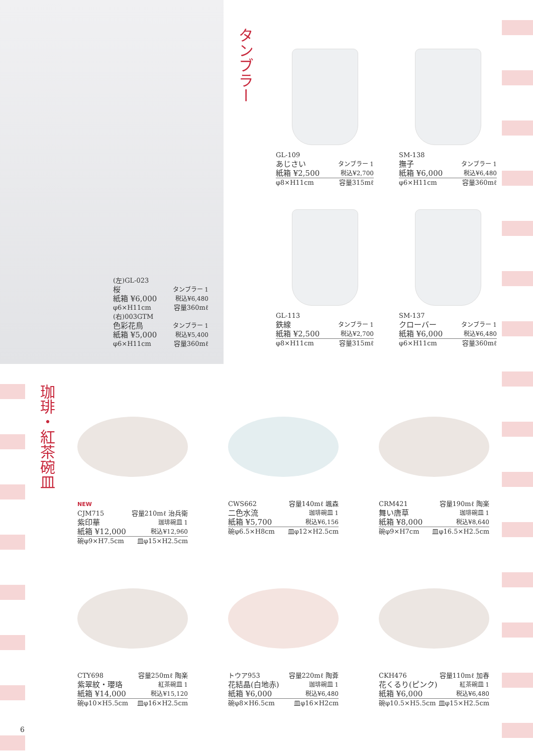(左)GL-023
桜 タンブラー 1
紙箱 ¥6,000 税込¥6,480
φ6×H11cm 容量360mℓ
(右)003GTM
色彩花鳥 タンブラー 1
紙箱 ¥5,000 税込¥5,400
φ6×H11cm 容量360mℓ
タンブラー
GL-109
あじさい タンブラー 1
紙箱 ¥2,500 税込¥2,700
φ8×H11cm 容量315mℓ
SM-138
撫子 タンブラー 1
紙箱 ¥6,000 税込¥6,480
φ6×H11cm 容量360mℓ
GL-113
鉄線 タンブラー 1
紙箱 ¥2,500 税込¥2,700
φ8×H11cm 容量315mℓ
SM-137
クローバー タンブラー 1
紙箱 ¥6,000 税込¥6,480
φ6×H11cm 容量360mℓ
珈琲・紅茶碗皿
NEW
CJM715 容量210mℓ 治兵衛
紫印華 珈琲碗皿 1
紙箱 ¥12,000 税込¥12,960
碗φ9×H7.5cm 皿φ15×H2.5cm
CWS662 容量140mℓ 颯森
二色水流 珈琲碗皿 1
紙箱 ¥5,700 税込¥6,156
碗φ6.5×H8cm 皿φ12×H2.5cm
CRM421 容量190mℓ 陶楽
舞い唐草 珈琲碗皿 1
紙箱 ¥8,000 税込¥8,640
碗φ9×H7cm 皿φ16.5×H2.5cm
CTY698 容量250mℓ 陶楽
紫翠紋・瓔珞 紅茶碗皿 1
紙箱 ¥14,000 税込¥15,120
碗φ10×H5.5cm 皿φ16×H2.5cm
トウア953 容量220mℓ 陶葊
花結晶(白地赤) 珈琲碗皿 1
紙箱 ¥6,000 税込¥6,480
碗φ8×H6.5cm 皿φ16×H2cm
CKH476 容量110mℓ 加春
花くるり(ピンク) 紅茶碗皿 1
紙箱 ¥6,000 税込¥6,480
碗φ10.5×H5.5cm 皿φ15×H2.5cm
6